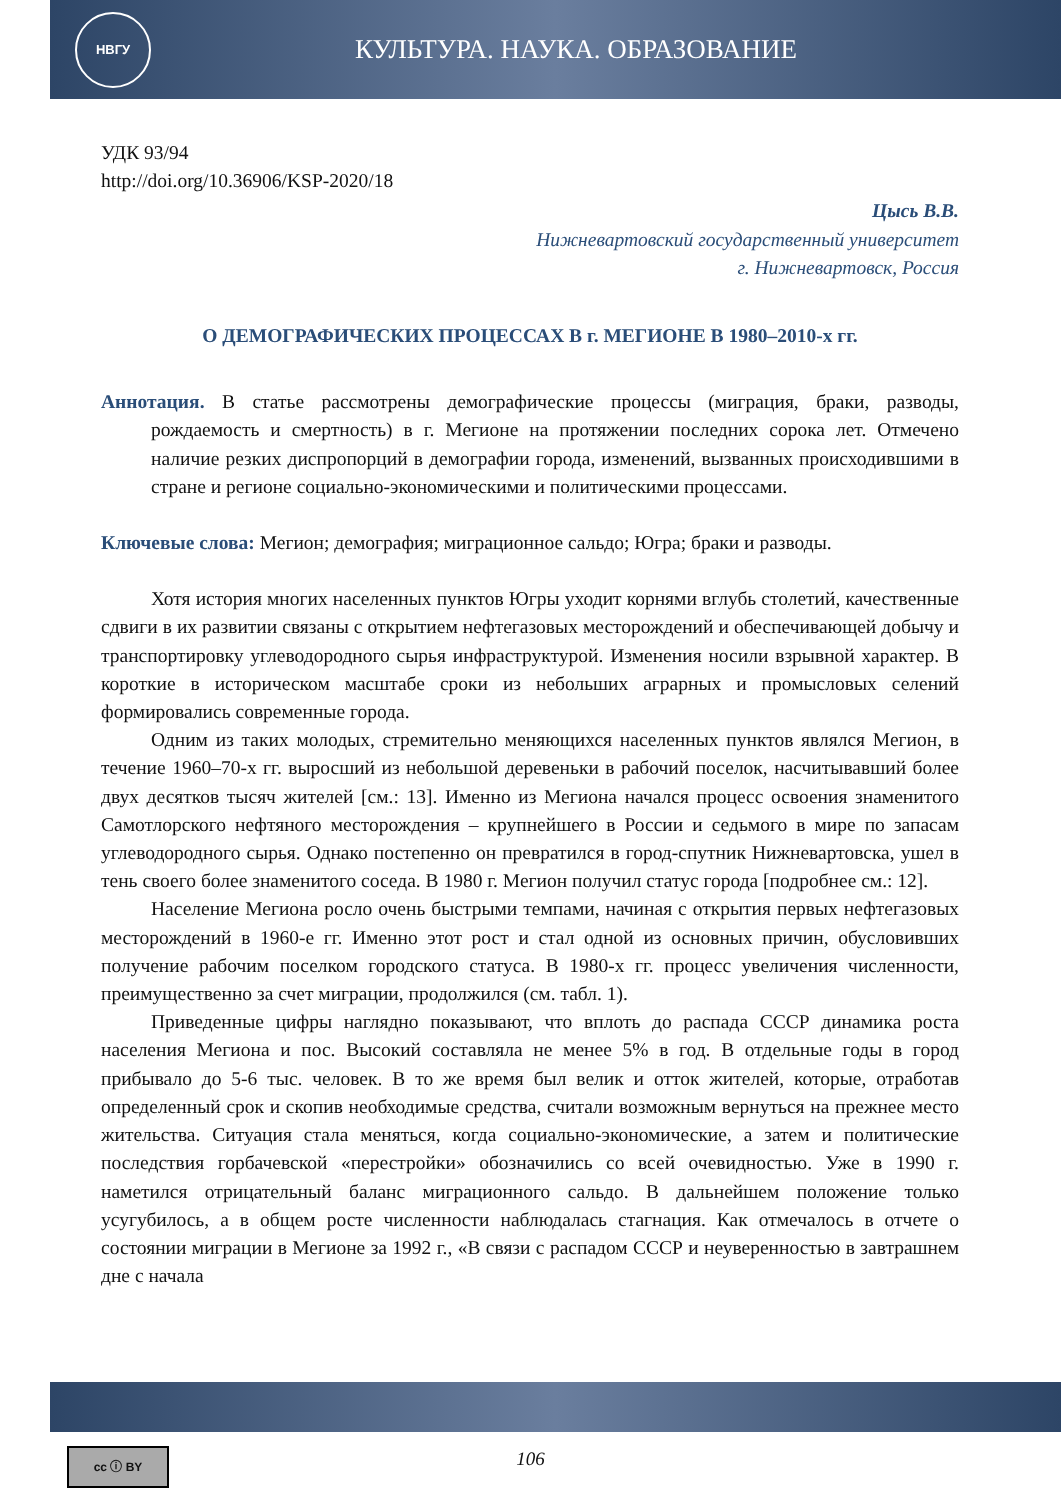НВГУ
КУЛЬТУРА. НАУКА. ОБРАЗОВАНИЕ
УДК 93/94
http://doi.org/10.36906/KSP-2020/18
Цысь В.В.
Нижневартовский государственный университет
г. Нижневартовск, Россия
О ДЕМОГРАФИЧЕСКИХ ПРОЦЕССАХ В г. МЕГИОНЕ В 1980–2010-х гг.
Аннотация. В статье рассмотрены демографические процессы (миграция, браки, разводы, рождаемость и смертность) в г. Мегионе на протяжении последних сорока лет. Отмечено наличие резких диспропорций в демографии города, изменений, вызванных происходившими в стране и регионе социально-экономическими и политическими процессами.
Ключевые слова: Мегион; демография; миграционное сальдо; Югра; браки и разводы.
Хотя история многих населенных пунктов Югры уходит корнями вглубь столетий, качественные сдвиги в их развитии связаны с открытием нефтегазовых месторождений и обеспечивающей добычу и транспортировку углеводородного сырья инфраструктурой. Изменения носили взрывной характер. В короткие в историческом масштабе сроки из небольших аграрных и промысловых селений формировались современные города.
Одним из таких молодых, стремительно меняющихся населенных пунктов являлся Мегион, в течение 1960–70-х гг. выросший из небольшой деревеньки в рабочий поселок, насчитывавший более двух десятков тысяч жителей [см.: 13]. Именно из Мегиона начался процесс освоения знаменитого Самотлорского нефтяного месторождения – крупнейшего в России и седьмого в мире по запасам углеводородного сырья. Однако постепенно он превратился в город-спутник Нижневартовска, ушел в тень своего более знаменитого соседа. В 1980 г. Мегион получил статус города [подробнее см.: 12].
Население Мегиона росло очень быстрыми темпами, начиная с открытия первых нефтегазовых месторождений в 1960-е гг. Именно этот рост и стал одной из основных причин, обусловивших получение рабочим поселком городского статуса. В 1980-х гг. процесс увеличения численности, преимущественно за счет миграции, продолжился (см. табл. 1).
Приведенные цифры наглядно показывают, что вплоть до распада СССР динамика роста населения Мегиона и пос. Высокий составляла не менее 5% в год. В отдельные годы в город прибывало до 5-6 тыс. человек. В то же время был велик и отток жителей, которые, отработав определенный срок и скопив необходимые средства, считали возможным вернуться на прежнее место жительства. Ситуация стала меняться, когда социально-экономические, а затем и политические последствия горбачевской «перестройки» обозначились со всей очевидностью. Уже в 1990 г. наметился отрицательный баланс миграционного сальдо. В дальнейшем положение только усугубилось, а в общем росте численности наблюдалась стагнация. Как отмечалось в отчете о состоянии миграции в Мегионе за 1992 г., «В связи с распадом СССР и неуверенностью в завтрашнем дне с начала
cc ⓘ BY 106